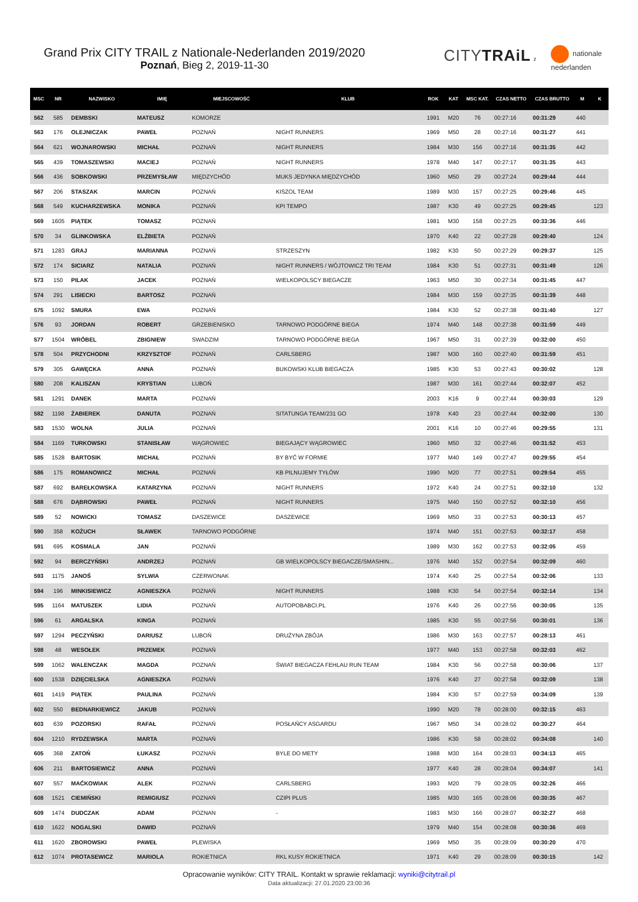Grand Prix CITY TRAIL z Nationale-Nederlanden 2019/2020
Poznań, Bieg 2, 2019-11-30
CITYTRAiL z nationale
nederlanden
| MSC | NR | NAZWISKO | IMIĘ | MIEJSCOWOŚĆ | KLUB | ROK | KAT | MSC KAT. | CZAS NETTO | CZAS BRUTTO | M | K |
| --- | --- | --- | --- | --- | --- | --- | --- | --- | --- | --- | --- | --- |
| 562 | 585 | DEMBSKI | MATEUSZ | KOMORZE | | 1991 | M20 | 76 | 00:27:16 | 00:31:29 | 440 | |
| 563 | 176 | OLEJNICZAK | PAWEŁ | POZNAŃ | NIGHT RUNNERS | 1969 | M50 | 28 | 00:27:16 | 00:31:27 | 441 | |
| 564 | 621 | WOJNAROWSKI | MICHAŁ | POZNAŃ | NIGHT RUNNERS | 1984 | M30 | 156 | 00:27:16 | 00:31:35 | 442 | |
| 565 | 439 | TOMASZEWSKI | MACIEJ | POZNAŃ | NIGHT RUNNERS | 1978 | M40 | 147 | 00:27:17 | 00:31:35 | 443 | |
| 566 | 436 | SOBKOWSKI | PRZEMYSŁAW | MIĘDZYCHÓD | MUKS JEDYNKA MIĘDZYCHÓD | 1960 | M50 | 29 | 00:27:24 | 00:29:44 | 444 | |
| 567 | 206 | STASZAK | MARCIN | POZNAŃ | KISZOL TEAM | 1989 | M30 | 157 | 00:27:25 | 00:29:46 | 445 | |
| 568 | 549 | KUCHARZEWSKA | MONIKA | POZNAŃ | KPI TEMPO | 1987 | K30 | 49 | 00:27:25 | 00:29:45 | | 123 |
| 569 | 1605 | PIĄTEK | TOMASZ | POZNAŃ | | 1981 | M30 | 158 | 00:27:25 | 00:33:36 | 446 | |
| 570 | 34 | GLINKOWSKA | ELŻBIETA | POZNAŃ | | 1970 | K40 | 22 | 00:27:28 | 00:29:40 | | 124 |
| 571 | 1283 | GRAJ | MARIANNA | POZNAŃ | STRZESZYN | 1982 | K30 | 50 | 00:27:29 | 00:29:37 | | 125 |
| 572 | 174 | SICIARZ | NATALIA | POZNAŃ | NIGHT RUNNERS / WÓJTOWICZ TRI TEAM | 1984 | K30 | 51 | 00:27:31 | 00:31:49 | | 126 |
| 573 | 150 | PILAK | JACEK | POZNAŃ | WIELKOPOLSCY BIEGACZE | 1963 | M50 | 30 | 00:27:34 | 00:31:45 | 447 | |
| 574 | 291 | LISIECKI | BARTOSZ | POZNAŃ | | 1984 | M30 | 159 | 00:27:35 | 00:31:39 | 448 | |
| 575 | 1092 | SMURA | EWA | POZNAŃ | | 1984 | K30 | 52 | 00:27:38 | 00:31:40 | | 127 |
| 576 | 93 | JORDAN | ROBERT | GRZEBIENISKO | TARNOWO PODGÓRNE BIEGA | 1974 | M40 | 148 | 00:27:38 | 00:31:59 | 449 | |
| 577 | 1504 | WRÓBEL | ZBIGNIEW | SWADZIM | TARNOWO PODGÓRNE BIEGA | 1967 | M50 | 31 | 00:27:39 | 00:32:00 | 450 | |
| 578 | 504 | PRZYCHODNI | KRZYSZTOF | POZNAŃ | CARLSBERG | 1987 | M30 | 160 | 00:27:40 | 00:31:59 | 451 | |
| 579 | 305 | GAWĘCKA | ANNA | POZNAŃ | BUKOWSKI KLUB BIEGACZA | 1985 | K30 | 53 | 00:27:43 | 00:30:02 | | 128 |
| 580 | 208 | KALISZAN | KRYSTIAN | LUBOŃ | | 1987 | M30 | 161 | 00:27:44 | 00:32:07 | 452 | |
| 581 | 1291 | DANEK | MARTA | POZNAŃ | | 2003 | K16 | 9 | 00:27:44 | 00:30:03 | | 129 |
| 582 | 1198 | ŻABIEREK | DANUTA | POZNAŃ | SITATUNGA TEAM/231 GO | 1978 | K40 | 23 | 00:27:44 | 00:32:00 | | 130 |
| 583 | 1530 | WOLNA | JULIA | POZNAŃ | | 2001 | K16 | 10 | 00:27:46 | 00:29:55 | | 131 |
| 584 | 1169 | TURKOWSKI | STANISŁAW | WĄGROWIEC | BIEGAJĄCY WĄGROWIEC | 1960 | M50 | 32 | 00:27:46 | 00:31:52 | 453 | |
| 585 | 1528 | BARTOSIK | MICHAŁ | POZNAŃ | BY BYĆ W FORMIE | 1977 | M40 | 149 | 00:27:47 | 00:29:55 | 454 | |
| 586 | 175 | ROMANOWICZ | MICHAŁ | POZNAŃ | KB PILNUJEMY TYŁÓW | 1990 | M20 | 77 | 00:27:51 | 00:29:54 | 455 | |
| 587 | 692 | BAREŁKOWSKA | KATARZYNA | POZNAŃ | NIGHT RUNNERS | 1972 | K40 | 24 | 00:27:51 | 00:32:10 | | 132 |
| 588 | 676 | DĄBROWSKI | PAWEŁ | POZNAŃ | NIGHT RUNNERS | 1975 | M40 | 150 | 00:27:52 | 00:32:10 | 456 | |
| 589 | 52 | NOWICKI | TOMASZ | DASZEWICE | DASZEWICE | 1969 | M50 | 33 | 00:27:53 | 00:30:13 | 457 | |
| 590 | 358 | KOŻUCH | SŁAWEK | TARNOWO PODGÓRNE | | 1974 | M40 | 151 | 00:27:53 | 00:32:17 | 458 | |
| 591 | 695 | KOSMALA | JAN | POZNAŃ | | 1989 | M30 | 162 | 00:27:53 | 00:32:05 | 459 | |
| 592 | 94 | BERCZYŃSKI | ANDRZEJ | POZNAŃ | GB WIELKOPOLSCY BIEGACZE/SMASHIN... | 1976 | M40 | 152 | 00:27:54 | 00:32:09 | 460 | |
| 593 | 1175 | JANOŚ | SYLWIA | CZERWONAK | | 1974 | K40 | 25 | 00:27:54 | 00:32:06 | | 133 |
| 594 | 196 | MINKISIEWICZ | AGNIESZKA | POZNAŃ | NIGHT RUNNERS | 1988 | K30 | 54 | 00:27:54 | 00:32:14 | | 134 |
| 595 | 1164 | MATUSZEK | LIDIA | POZNAŃ | AUTOPOBABCI.PL | 1976 | K40 | 26 | 00:27:56 | 00:30:05 | | 135 |
| 596 | 61 | ARGALSKA | KINGA | POZNAŃ | | 1985 | K30 | 55 | 00:27:56 | 00:30:01 | | 136 |
| 597 | 1294 | PECZYŃSKI | DARIUSZ | LUBOŃ | DRUŻYNA ZBÓJA | 1986 | M30 | 163 | 00:27:57 | 00:28:13 | 461 | |
| 598 | 48 | WESOŁEK | PRZEMEK | POZNAŃ | | 1977 | M40 | 153 | 00:27:58 | 00:32:03 | 462 | |
| 599 | 1062 | WALENCZAK | MAGDA | POZNAŃ | ŚWIAT BIEGACZA FEHLAU RUN TEAM | 1984 | K30 | 56 | 00:27:58 | 00:30:06 | | 137 |
| 600 | 1538 | DZIĘCIELSKA | AGNIESZKA | POZNAŃ | | 1976 | K40 | 27 | 00:27:58 | 00:32:09 | | 138 |
| 601 | 1419 | PIĄTEK | PAULINA | POZNAŃ | | 1984 | K30 | 57 | 00:27:59 | 00:34:09 | | 139 |
| 602 | 550 | BEDNARKIEWICZ | JAKUB | POZNAŃ | | 1990 | M20 | 78 | 00:28:00 | 00:32:15 | 463 | |
| 603 | 639 | POZORSKI | RAFAŁ | POZNAŃ | POSŁAŃCY ASGARDU | 1967 | M50 | 34 | 00:28:02 | 00:30:27 | 464 | |
| 604 | 1210 | RYDZEWSKA | MARTA | POZNAŃ | | 1986 | K30 | 58 | 00:28:02 | 00:34:08 | | 140 |
| 605 | 368 | ZATOŃ | ŁUKASZ | POZNAŃ | BYLE DO METY | 1988 | M30 | 164 | 00:28:03 | 00:34:13 | 465 | |
| 606 | 211 | BARTOSIEWICZ | ANNA | POZNAŃ | | 1977 | K40 | 28 | 00:28:04 | 00:34:07 | | 141 |
| 607 | 557 | MAĆKOWIAK | ALEK | POZNAŃ | CARLSBERG | 1993 | M20 | 79 | 00:28:05 | 00:32:26 | 466 | |
| 608 | 1521 | CIEMIŃSKI | REMIGIUSZ | POZNAŃ | CZIPI PLUS | 1985 | M30 | 165 | 00:28:06 | 00:30:35 | 467 | |
| 609 | 1474 | DUDCZAK | ADAM | POZNAN | - | 1983 | M30 | 166 | 00:28:07 | 00:32:27 | 468 | |
| 610 | 1622 | NOGALSKI | DAWID | POZNAŃ | | 1979 | M40 | 154 | 00:28:08 | 00:30:36 | 469 | |
| 611 | 1620 | ZBOROWSKI | PAWEŁ | PLEWISKA | | 1969 | M50 | 35 | 00:28:09 | 00:30:20 | 470 | |
| 612 | 1074 | PROTASEWICZ | MARIOLA | ROKIETNICA | RKL KUSY ROKIETNICA | 1971 | K40 | 29 | 00:28:09 | 00:30:15 | | 142 |
Opracowanie wyników: CITY TRAIL. Kontakt w sprawie reklamacji: wyniki@citytrail.pl
Data aktualizacji: 27.01.2020 23:00:36